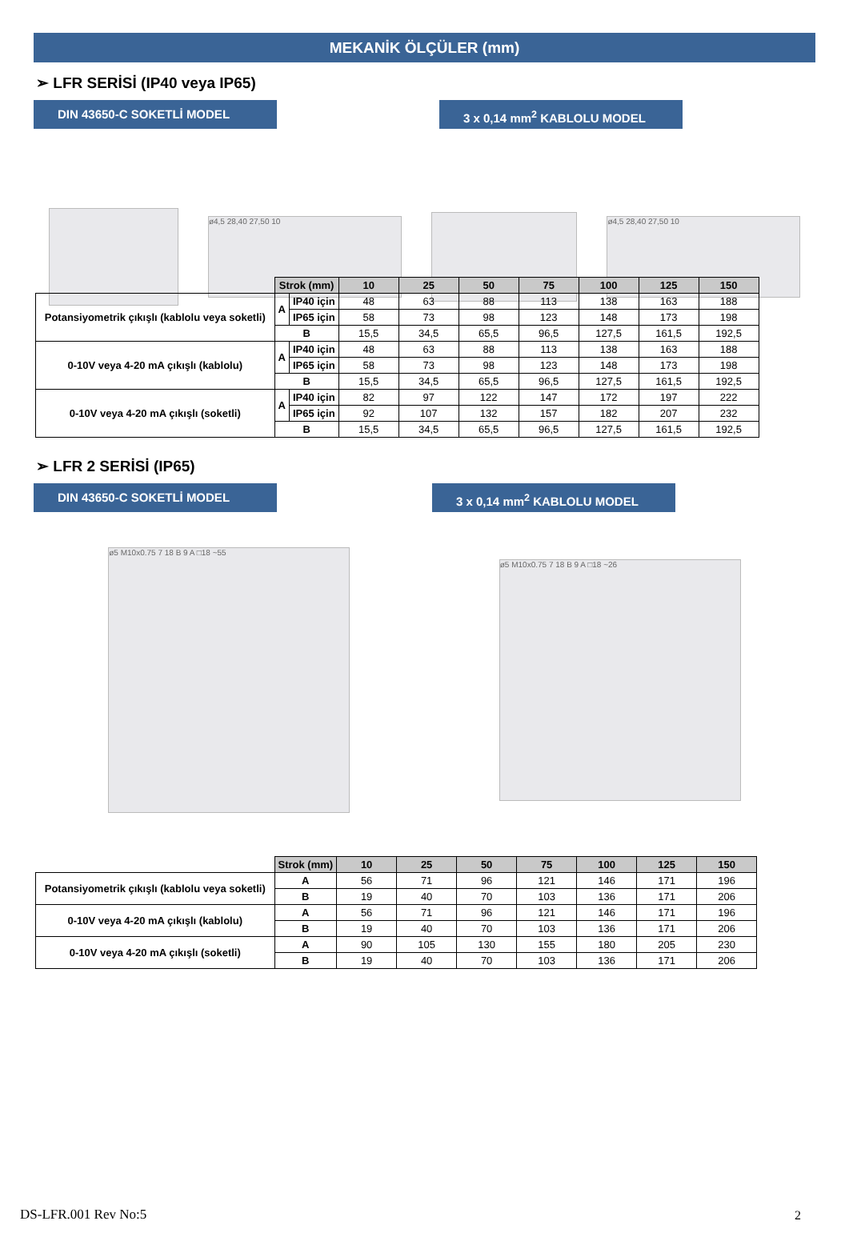MEKANİK ÖLÇÜLER (mm)
➢ LFR SERİSİ (IP40 veya IP65)
DIN 43650-C SOKETLİ MODEL 3 x 0,14 mm<sup>2</sup> KABLOLU MODEL
ø4,5 28,40 27,50 10 ø4,5 28,40 27,50 10
| | Strok (mm) | | 10 | 25 | 50 | 75 | 100 | 125 | 150 |
| Potansiyometrik çıkışlı (kablolu veya soketli) | A | IP40 için | 48 | 63 | 88 | 113 | 138 | 163 | 188 |
| | | IP65 için | 58 | 73 | 98 | 123 | 148 | 173 | 198 |
| | B | | 15,5 | 34,5 | 65,5 | 96,5 | 127,5 | 161,5 | 192,5 |
| 0-10V veya 4-20 mA çıkışlı (kablolu) | A | IP40 için | 48 | 63 | 88 | 113 | 138 | 163 | 188 |
| | | IP65 için | 58 | 73 | 98 | 123 | 148 | 173 | 198 |
| | B | | 15,5 | 34,5 | 65,5 | 96,5 | 127,5 | 161,5 | 192,5 |
| 0-10V veya 4-20 mA çıkışlı (soketli) | A | IP40 için | 82 | 97 | 122 | 147 | 172 | 197 | 222 |
| | | IP65 için | 92 | 107 | 132 | 157 | 182 | 207 | 232 |
| | B | | 15,5 | 34,5 | 65,5 | 96,5 | 127,5 | 161,5 | 192,5 |
➢ LFR 2 SERİSİ (IP65)
DIN 43650-C SOKETLİ MODEL 3 x 0,14 mm<sup>2</sup> KABLOLU MODEL
ø5 M10x0.75 7 18 B 9 A □18 ~55
ø5 M10x0.75 7 18 B 9 A □18 ~26
| | Strok (mm) | 10 | 25 | 50 | 75 | 100 | 125 | 150 |
| Potansiyometrik çıkışlı (kablolu veya soketli) | A | 56 | 71 | 96 | 121 | 146 | 171 | 196 |
| | B | 19 | 40 | 70 | 103 | 136 | 171 | 206 |
| 0-10V veya 4-20 mA çıkışlı (kablolu) | A | 56 | 71 | 96 | 121 | 146 | 171 | 196 |
| | B | 19 | 40 | 70 | 103 | 136 | 171 | 206 |
| 0-10V veya 4-20 mA çıkışlı (soketli) | A | 90 | 105 | 130 | 155 | 180 | 205 | 230 |
| | B | 19 | 40 | 70 | 103 | 136 | 171 | 206 |
DS-LFR.001 Rev No:5 2